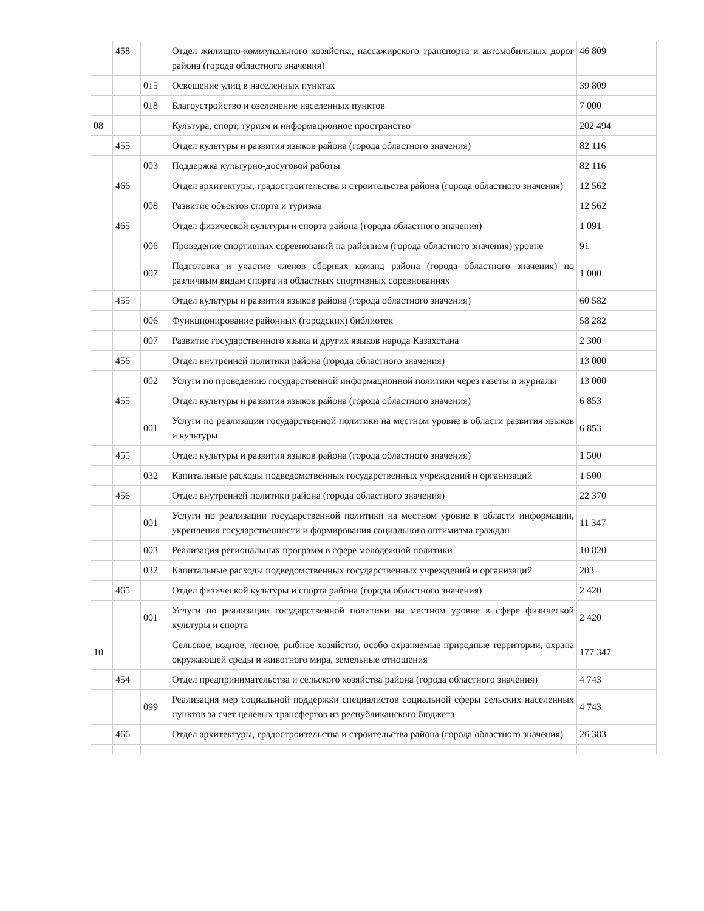| | 458 | | Отдел жилищно-коммунального хозяйства, пассажирского транспорта и автомобильных дорог района (города областного значения) | 46 809 |
| | | 015 | Освещение улиц в населенных пунктах | 39 809 |
| | | 018 | Благоустройство и озеленение населенных пунктов | 7 000 |
| 08 | | | Культура, спорт, туризм и информационное пространство | 202 494 |
| | 455 | | Отдел культуры и развития языков района (города областного значения) | 82 116 |
| | | 003 | Поддержка культурно-досуговой работы | 82 116 |
| | 466 | | Отдел архитектуры, градостроительства и строительства района (города областного значения) | 12 562 |
| | | 008 | Развитие объектов спорта и туризма | 12 562 |
| | 465 | | Отдел физической культуры и спорта района (города областного значения) | 1 091 |
| | | 006 | Проведение спортивных соревнований на районном (города областного значения) уровне | 91 |
| | | 007 | Подготовка и участие членов сборных команд района (города областного значения) по различным видам спорта на областных спортивных соревнованиях | 1 000 |
| | 455 | | Отдел культуры и развития языков района (города областного значения) | 60 582 |
| | | 006 | Функционирование районных (городских) библиотек | 58 282 |
| | | 007 | Развитие государственного языка и других языков народа Казахстана | 2 300 |
| | 456 | | Отдел внутренней политики района (города областного значения) | 13 000 |
| | | 002 | Услуги по проведению государственной информационной политики через газеты и журналы | 13 000 |
| | 455 | | Отдел культуры и развития языков района (города областного значения) | 6 853 |
| | | 001 | Услуги по реализации государственной политики на местном уровне в области развития языков и культуры | 6 853 |
| | 455 | | Отдел культуры и развития языков района (города областного значения) | 1 500 |
| | | 032 | Капитальные расходы подведомственных государственных учреждений и организаций | 1 500 |
| | 456 | | Отдел внутренней политики района (города областного значения) | 22 370 |
| | | 001 | Услуги по реализации государственной политики на местном уровне в области информации, укрепления государственности и формирования социального оптимизма граждан | 11 347 |
| | | 003 | Реализация региональных программ в сфере молодежной политики | 10 820 |
| | | 032 | Капитальные расходы подведомственных государственных учреждений и организаций | 203 |
| | 465 | | Отдел физической культуры и спорта района (города областного значения) | 2 420 |
| | | 001 | Услуги по реализации государственной политики на местном уровне в сфере физической культуры и спорта | 2 420 |
| 10 | | | Сельское, водное, лесное, рыбное хозяйство, особо охраняемые природные территории, охрана окружающей среды и животного мира, земельные отношения | 177 347 |
| | 454 | | Отдел предпринимательства и сельского хозяйства района (города областного значения) | 4 743 |
| | | 099 | Реализация мер социальной поддержки специалистов социальной сферы сельских населенных пунктов за счет целевых трансфертов из республиканского бюджета | 4 743 |
| | 466 | | Отдел архитектуры, градостроительства и строительства района (города областного значения) | 26 383 |